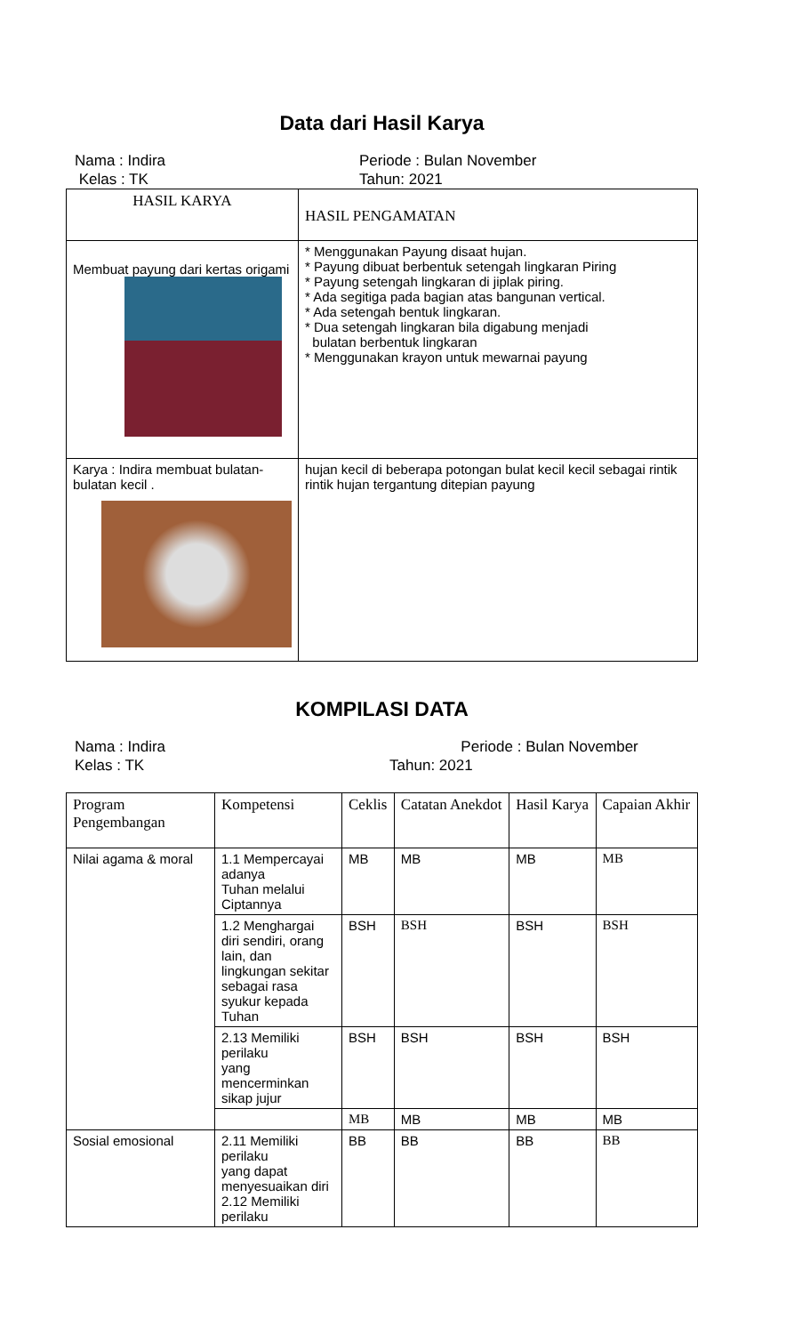Data dari Hasil Karya
Nama : Indira
Kelas : TK
Periode : Bulan November
Tahun: 2021
| HASIL KARYA | HASIL PENGAMATAN |
| --- | --- |
| Membuat payung dari kertas origami | * Menggunakan Payung disaat hujan. * Payung dibuat berbentuk setengah lingkaran Piring * Payung setengah lingkaran di jiplak piring. * Ada segitiga pada bagian atas bangunan vertical. * Ada setengah bentuk lingkaran. * Dua setengah lingkaran bila digabung menjadi bulatan berbentuk lingkaran * Menggunakan krayon untuk mewarnai payung |
| Karya : Indira membuat bulatan-bulatan kecil . | hujan kecil di beberapa potongan bulat kecil kecil sebagai rintik rintik hujan tergantung ditepian payung |
KOMPILASI DATA
Nama : Indira
Kelas : TK
Periode : Bulan November
Tahun: 2021
| Program Pengembangan | Kompetensi | Ceklis | Catatan Anekdot | Hasil Karya | Capaian Akhir |
| --- | --- | --- | --- | --- | --- |
| Nilai agama & moral | 1.1 Mempercayai adanya Tuhan melalui Ciptannya | MB | MB | MB | MB |
| | 1.2 Menghargai diri sendiri, orang lain, dan lingkungan sekitar sebagai rasa syukur kepada Tuhan | BSH | BSH | BSH | BSH |
| | 2.13 Memiliki perilaku yang mencerminkan sikap jujur | BSH | BSH | BSH | BSH |
| | | MB | MB | MB | MB |
| Sosial emosional | 2.11 Memiliki perilaku yang dapat menyesuaikan diri 2.12 Memiliki perilaku | BB | BB | BB | BB |